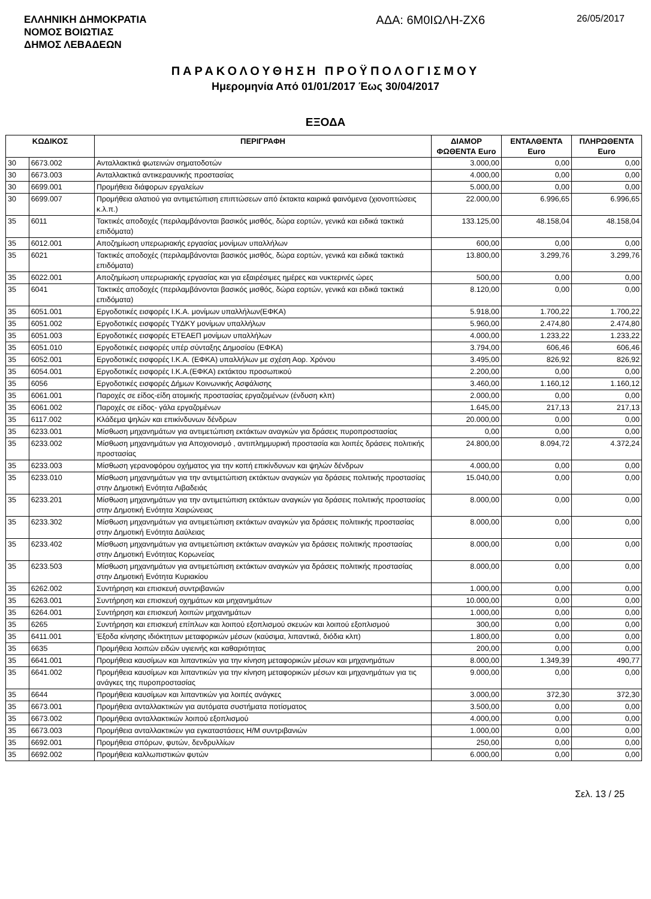ΕΛΛΗΝΙΚΗ ΔΗΜΟΚΡΑΤΙΑ
ΝΟΜΟΣ ΒΟΙΩΤΙΑΣ
ΔΗΜΟΣ ΛΕΒΑΔΕΩΝ
ΑΔΑ: 6Μ0ΙΩΛΗ-ΖΧ6
26/05/2017
ΠΑΡΑΚΟΛΟΥΘΗΣΗ ΠΡΟΫΠΟΛΟΓΙΣΜΟΥ
Ημερομηνία Από 01/01/2017 Έως 30/04/2017
ΕΞΟΔΑ
| ΚΩΔΙΚΟΣ | | ΠΕΡΙΓΡΑΦΗ | ΔΙΑΜΟΡ ΦΩΘΕΝΤΑ Euro | ΕΝΤΑΛΘΕΝΤΑ Euro | ΠΛΗΡΩΘΕΝΤΑ Euro |
| --- | --- | --- | --- | --- | --- |
| 30 | 6673.002 | Ανταλλακτικά φωτεινών σηματοδοτών | 3.000,00 | 0,00 | 0,00 |
| 30 | 6673.003 | Ανταλλακτικά αντικεραυνικής προστασίας | 4.000,00 | 0,00 | 0,00 |
| 30 | 6699.001 | Προμήθεια διάφορων εργαλείων | 5.000,00 | 0,00 | 0,00 |
| 30 | 6699.007 | Προμήθεια αλατιού για αντιμετώπιση επιπτώσεων από έκτακτα καιρικά φαινόμενα (χιονοπτώσεις κ.λ.π.) | 22.000,00 | 6.996,65 | 6.996,65 |
| 35 | 6011 | Τακτικές αποδοχές (περιλαμβάνονται βασικός μισθός, δώρα εορτών, γενικά και ειδικά τακτικά επιδόματα) | 133.125,00 | 48.158,04 | 48.158,04 |
| 35 | 6012.001 | Αποζημίωση υπερωριακής εργασίας μονίμων υπαλλήλων | 600,00 | 0,00 | 0,00 |
| 35 | 6021 | Τακτικές αποδοχές (περιλαμβάνονται βασικός μισθός, δώρα εορτών, γενικά και ειδικά τακτικά επιδόματα) | 13.800,00 | 3.299,76 | 3.299,76 |
| 35 | 6022.001 | Αποζημίωση υπερωριακής εργασίας και για εξαιρέσιμες ημέρες και νυκτερινές ώρες | 500,00 | 0,00 | 0,00 |
| 35 | 6041 | Τακτικές αποδοχές (περιλαμβάνονται βασικός μισθός, δώρα εορτών, γενικά και ειδικά τακτικά επιδόματα) | 8.120,00 | 0,00 | 0,00 |
| 35 | 6051.001 | Εργοδοτικές εισφορές Ι.Κ.Α. μονίμων υπαλλήλων(ΕΦΚΑ) | 5.918,00 | 1.700,22 | 1.700,22 |
| 35 | 6051.002 | Εργοδοτικές εισφορές ΤΥΔΚΥ μονίμων υπαλλήλων | 5.960,00 | 2.474,80 | 2.474,80 |
| 35 | 6051.003 | Εργοδοτικές εισφορές ΕΤΕΑΕΠ μονίμων υπαλλήλων | 4.000,00 | 1.233,22 | 1.233,22 |
| 35 | 6051.010 | Εργοδοτικές εισφορές υπέρ σύνταξης Δημοσίου (ΕΦΚΑ) | 3.794,00 | 606,46 | 606,46 |
| 35 | 6052.001 | Εργοδοτικές εισφορές Ι.Κ.Α. (ΕΦΚΑ) υπαλλήλων με σχέση Αορ. Χρόνου | 3.495,00 | 826,92 | 826,92 |
| 35 | 6054.001 | Εργοδοτικές εισφορές Ι.Κ.Α.(ΕΦΚΑ) εκτάκτου προσωπικού | 2.200,00 | 0,00 | 0,00 |
| 35 | 6056 | Εργοδοτικές εισφορές Δήμων Κοινωνικής Ασφάλισης | 3.460,00 | 1.160,12 | 1.160,12 |
| 35 | 6061.001 | Παροχές σε είδος-είδη ατομικής προστασίας εργαζομένων (ένδυση κλπ) | 2.000,00 | 0,00 | 0,00 |
| 35 | 6061.002 | Παροχές σε είδος- γάλα εργαζομένων | 1.645,00 | 217,13 | 217,13 |
| 35 | 6117.002 | Κλάδεμα ψηλών και επικίνδυνων δένδρων | 20.000,00 | 0,00 | 0,00 |
| 35 | 6233.001 | Μίσθωση μηχανημάτων για αντιμετώπιση εκτάκτων αναγκών για δράσεις πυροπροστασίας | 0,00 | 0,00 | 0,00 |
| 35 | 6233.002 | Μίσθωση μηχανημάτων για Αποχιονισμό , αντιπλημμυρική προστασία και λοιπές δράσεις πολιτικής προστασίας | 24.800,00 | 8.094,72 | 4.372,24 |
| 35 | 6233.003 | Μίσθωση γερανοφόρου οχήματος για την κοπή επικίνδυνων και ψηλών δένδρων | 4.000,00 | 0,00 | 0,00 |
| 35 | 6233.010 | Μίσθωση μηχανημάτων για την αντιμετώπιση εκτάκτων αναγκών για δράσεις πολιτικής προστασίας στην Δημοτική Ενότητα Λιβαδειάς | 15.040,00 | 0,00 | 0,00 |
| 35 | 6233.201 | Μίσθωση μηχανημάτων για την αντιμετώπιση εκτάκτων αναγκών για δράσεις πολιτικής προστασίας στην Δημοτική Ενότητα Χαιρώνειας | 8.000,00 | 0,00 | 0,00 |
| 35 | 6233.302 | Μίσθωση μηχανημάτων για αντιμετώπιση εκτάκτων αναγκών για δράσεις πολιτιικής προστασίας στην Δημοτική Ενότητα Δαύλειας | 8.000,00 | 0,00 | 0,00 |
| 35 | 6233.402 | Μίσθωση μηχανημάτων για αντιμετώπιση εκτάκτων αναγκών για δράσεις πολιτικής προστασίας στην Δημοτική Ενότητας Κορωνείας | 8.000,00 | 0,00 | 0,00 |
| 35 | 6233.503 | Μίσθωση μηχανημάτων για αντιμετώπιση εκτάκτων αναγκών για δράσεις πολιτικής προστασίας στην Δημοτική Ενότητα Κυριακίου | 8.000,00 | 0,00 | 0,00 |
| 35 | 6262.002 | Συντήρηση και επισκευή συντριβανιών | 1.000,00 | 0,00 | 0,00 |
| 35 | 6263.001 | Συντήρηση και επισκευή οχημάτων και μηχανημάτων | 10.000,00 | 0,00 | 0,00 |
| 35 | 6264.001 | Συντήρηση και επισκευή λοιπών μηχανημάτων | 1.000,00 | 0,00 | 0,00 |
| 35 | 6265 | Συντήρηση και επισκευή επίπλων και λοιπού εξοπλισμού σκευών και λοιπού εξοπλισμού | 300,00 | 0,00 | 0,00 |
| 35 | 6411.001 | Έξοδα κίνησης ιδιόκτητων μεταφορικών μέσων (καύσιμα, λιπαντικά, διόδια κλπ) | 1.800,00 | 0,00 | 0,00 |
| 35 | 6635 | Προμήθεια λοιπών ειδών υγιεινής και καθαριότητας | 200,00 | 0,00 | 0,00 |
| 35 | 6641.001 | Προμήθεια καυσίμων και λιπαντικών για την κίνηση μεταφορικών μέσων και μηχανημάτων | 8.000,00 | 1.349,39 | 490,77 |
| 35 | 6641.002 | Προμήθεια καυσίμων και λιπαντικών για την κίνηση μεταφορικών μέσων και μηχανημάτων για τις ανάγκες της πυροπροστασίας | 9.000,00 | 0,00 | 0,00 |
| 35 | 6644 | Προμήθεια καυσίμων και λιπαντικών για λοιπές ανάγκες | 3.000,00 | 372,30 | 372,30 |
| 35 | 6673.001 | Προμήθεια ανταλλακτικών για αυτόματα συστήματα ποτίσματος | 3.500,00 | 0,00 | 0,00 |
| 35 | 6673.002 | Προμήθεια ανταλλακτικών λοιπού εξοπλισμού | 4.000,00 | 0,00 | 0,00 |
| 35 | 6673.003 | Προμήθεια ανταλλακτικών για εγκαταστάσεις Η/Μ συντριβανιών | 1.000,00 | 0,00 | 0,00 |
| 35 | 6692.001 | Προμήθεια σπόρων, φυτών, δενδρυλλίων | 250,00 | 0,00 | 0,00 |
| 35 | 6692.002 | Προμήθεια καλλωπιστικών φυτών | 6.000,00 | 0,00 | 0,00 |
Σελ. 13 / 25